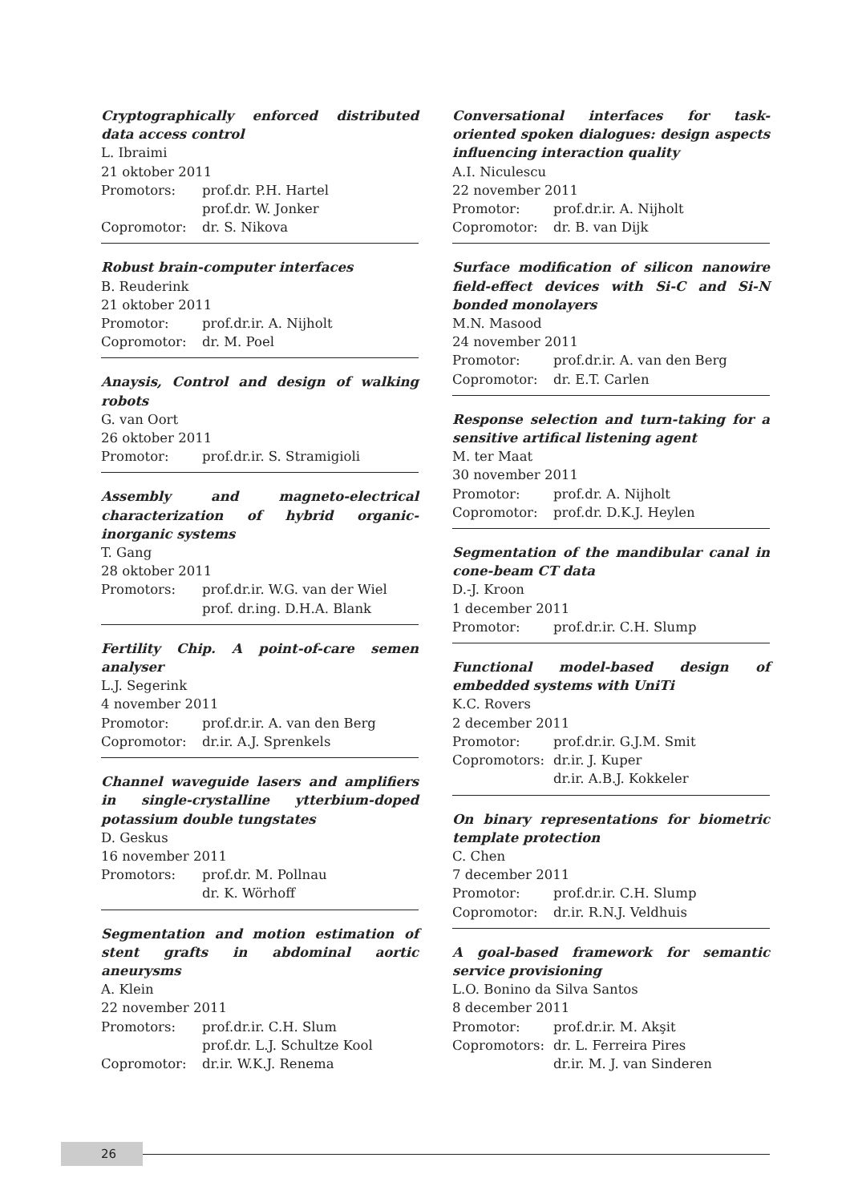Cryptographically enforced distributed data access control
L. Ibraimi
21 oktober 2011
Promotors: prof.dr. P.H. Hartel
prof.dr. W. Jonker
Copromotor: dr. S. Nikova
Robust brain-computer interfaces
B. Reuderink
21 oktober 2011
Promotor: prof.dr.ir. A. Nijholt
Copromotor: dr. M. Poel
Anaysis, Control and design of walking robots
G. van Oort
26 oktober 2011
Promotor: prof.dr.ir. S. Stramigioli
Assembly and magneto-electrical characterization of hybrid organic-inorganic systems
T. Gang
28 oktober 2011
Promotors: prof.dr.ir. W.G. van der Wiel
prof. dr.ing. D.H.A. Blank
Fertility Chip. A point-of-care semen analyser
L.J. Segerink
4 november 2011
Promotor: prof.dr.ir. A. van den Berg
Copromotor: dr.ir. A.J. Sprenkels
Channel waveguide lasers and amplifiers in single-crystalline ytterbium-doped potassium double tungstates
D. Geskus
16 november 2011
Promotors: prof.dr. M. Pollnau
dr. K. Wörhoff
Segmentation and motion estimation of stent grafts in abdominal aortic aneurysms
A. Klein
22 november 2011
Promotors: prof.dr.ir. C.H. Slum
prof.dr. L.J. Schultze Kool
Copromotor: dr.ir. W.K.J. Renema
Conversational interfaces for task-oriented spoken dialogues: design aspects influencing interaction quality
A.I. Niculescu
22 november 2011
Promotor: prof.dr.ir. A. Nijholt
Copromotor: dr. B. van Dijk
Surface modification of silicon nanowire field-effect devices with Si-C and Si-N bonded monolayers
M.N. Masood
24 november 2011
Promotor: prof.dr.ir. A. van den Berg
Copromotor: dr. E.T. Carlen
Response selection and turn-taking for a sensitive artifical listening agent
M. ter Maat
30 november 2011
Promotor: prof.dr. A. Nijholt
Copromotor: prof.dr. D.K.J. Heylen
Segmentation of the mandibular canal in cone-beam CT data
D.-J. Kroon
1 december 2011
Promotor: prof.dr.ir. C.H. Slump
Functional model-based design of embedded systems with UniTi
K.C. Rovers
2 december 2011
Promotor: prof.dr.ir. G.J.M. Smit
Copromotors: dr.ir. J. Kuper
dr.ir. A.B.J. Kokkeler
On binary representations for biometric template protection
C. Chen
7 december 2011
Promotor: prof.dr.ir. C.H. Slump
Copromotor: dr.ir. R.N.J. Veldhuis
A goal-based framework for semantic service provisioning
L.O. Bonino da Silva Santos
8 december 2011
Promotor: prof.dr.ir. M. Akşit
Copromotors: dr. L. Ferreira Pires
dr.ir. M. J. van Sinderen
26